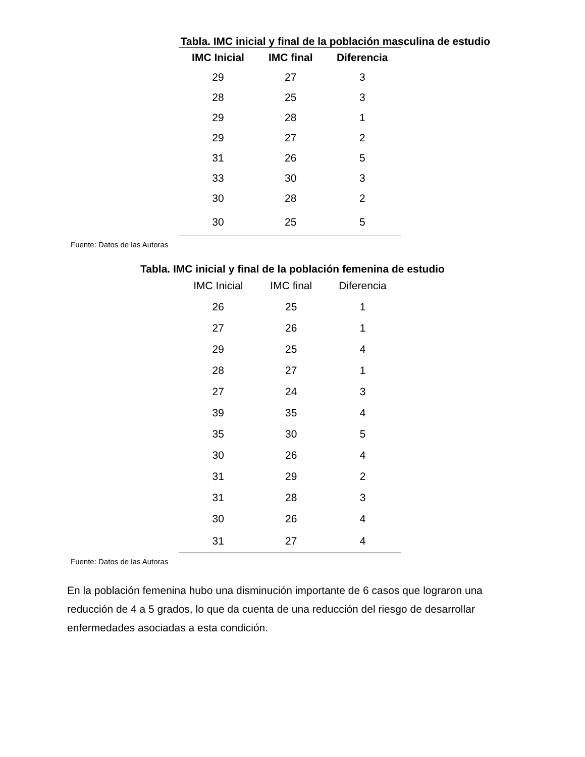Tabla. IMC inicial y final de la población masculina de estudio
| IMC Inicial | IMC final | Diferencia |
| --- | --- | --- |
| 29 | 27 | 3 |
| 28 | 25 | 3 |
| 29 | 28 | 1 |
| 29 | 27 | 2 |
| 31 | 26 | 5 |
| 33 | 30 | 3 |
| 30 | 28 | 2 |
| 30 | 25 | 5 |
Fuente: Datos de las Autoras
Tabla. IMC inicial y final de la población femenina de estudio
| IMC Inicial | IMC final | Diferencia |
| --- | --- | --- |
| 26 | 25 | 1 |
| 27 | 26 | 1 |
| 29 | 25 | 4 |
| 28 | 27 | 1 |
| 27 | 24 | 3 |
| 39 | 35 | 4 |
| 35 | 30 | 5 |
| 30 | 26 | 4 |
| 31 | 29 | 2 |
| 31 | 28 | 3 |
| 30 | 26 | 4 |
| 31 | 27 | 4 |
Fuente: Datos de las Autoras
En la población femenina hubo una disminución importante de 6 casos que lograron una reducción de 4 a 5 grados, lo que da cuenta de una reducción del riesgo de desarrollar enfermedades asociadas a esta condición.